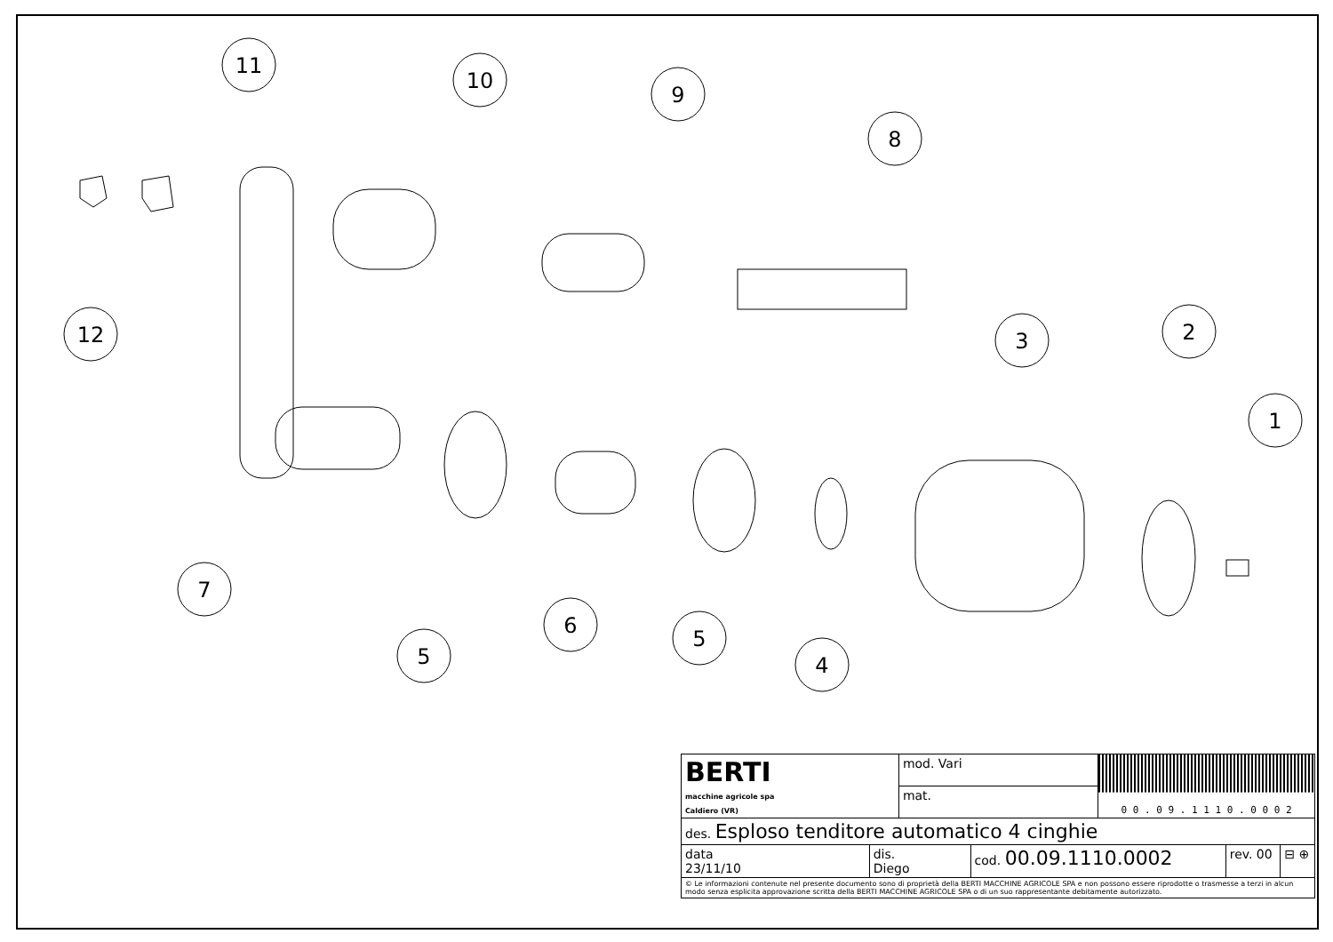11
10
9
8
12
3
2
1
7
5
6
5
4
| BERTI macchine agricole spa Caldiero (VR) | | mod. Vari | | 0 0 . 0 9 . 1 1 1 0 . 0 0 0 2 | | |
| | | mat. | | | | |
| des. Esploso tenditore automatico 4 cinghie | | | | | | |
| data 23/11/10 | dis. Diego | | cod. 00.09.1110.0002 | | rev. 00 | ⊟ ⊕ |
| © Le informazioni contenute nel presente documento sono di proprietà della BERTI MACCHINE AGRICOLE SPA e non possono essere riprodotte o trasmesse a terzi in alcun modo senza esplicita approvazione scritta della BERTI MACCHINE AGRICOLE SPA o di un suo rappresentante debitamente autorizzato. | | | | | | |